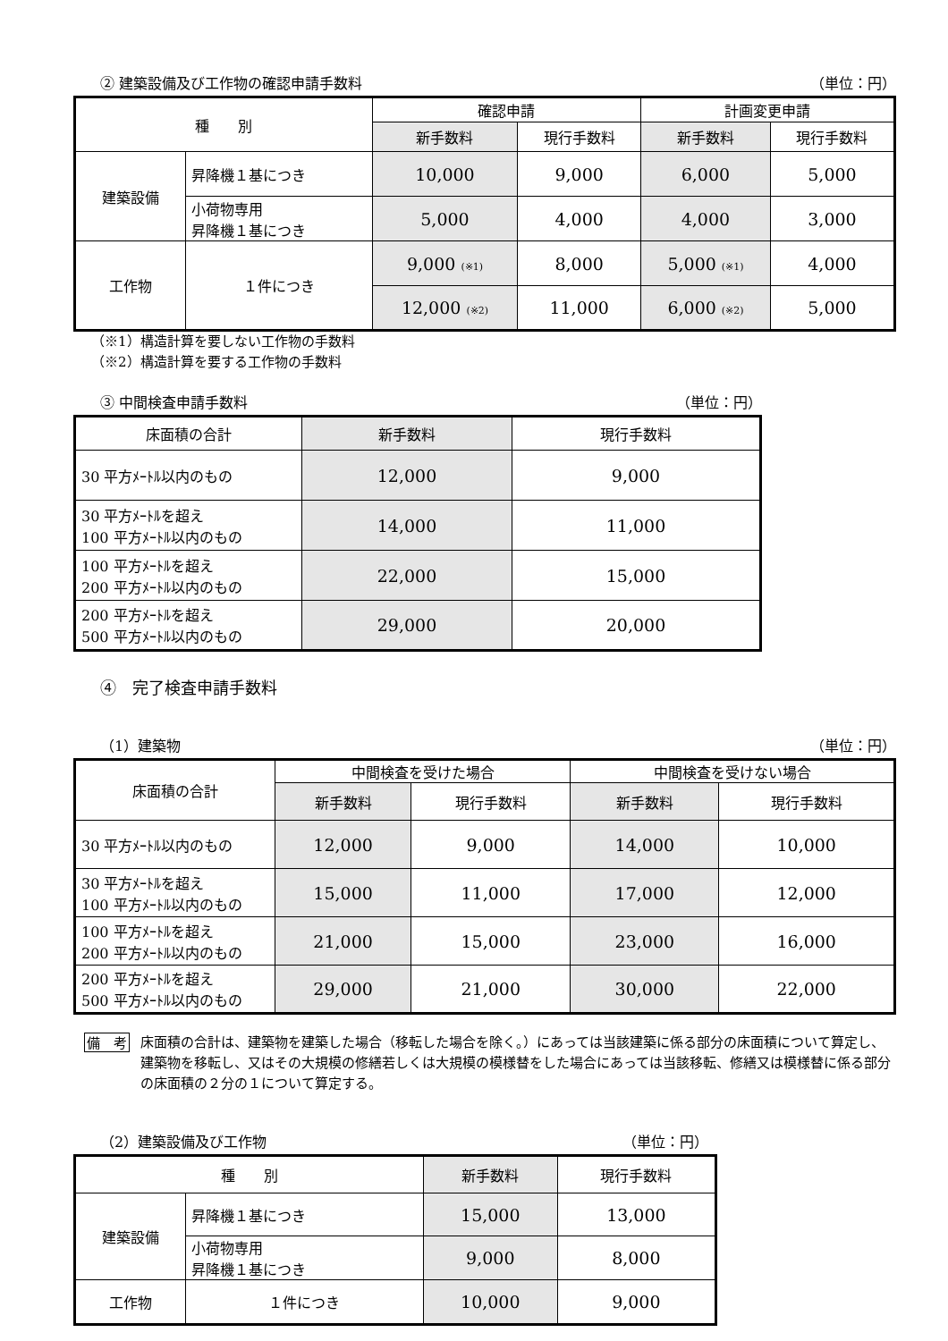② 建築設備及び工作物の確認申請手数料 （単位：円）
| 種 別 | | 確認申請 | | 計画変更申請 | |
| --- | --- | --- | --- | --- | --- |
| | | 新手数料 | 現行手数料 | 新手数料 | 現行手数料 |
| 建築設備 | 昇降機１基につき | 10,000 | 9,000 | 6,000 | 5,000 |
| | 小荷物専用 昇降機１基につき | 5,000 | 4,000 | 4,000 | 3,000 |
| 工作物 | １件につき | 9,000 (※1) | 8,000 | 5,000 (※1) | 4,000 |
| | | 12,000 (※2) | 11,000 | 6,000 (※2) | 5,000 |
（※1）構造計算を要しない工作物の手数料
（※2）構造計算を要する工作物の手数料
③ 中間検査申請手数料 （単位：円）
| 床面積の合計 | 新手数料 | 現行手数料 |
| --- | --- | --- |
| 30 平方ﾒｰﾄﾙ以内のもの | 12,000 | 9,000 |
| 30 平方ﾒｰﾄﾙを超え 100 平方ﾒｰﾄﾙ以内のもの | 14,000 | 11,000 |
| 100 平方ﾒｰﾄﾙを超え 200 平方ﾒｰﾄﾙ以内のもの | 22,000 | 15,000 |
| 200 平方ﾒｰﾄﾙを超え 500 平方ﾒｰﾄﾙ以内のもの | 29,000 | 20,000 |
④　完了検査申請手数料
（1）建築物 （単位：円）
| 床面積の合計 | 中間検査を受けた場合 | | 中間検査を受けない場合 | |
| --- | --- | --- | --- | --- |
| | 新手数料 | 現行手数料 | 新手数料 | 現行手数料 |
| 30 平方ﾒｰﾄﾙ以内のもの | 12,000 | 9,000 | 14,000 | 10,000 |
| 30 平方ﾒｰﾄﾙを超え 100 平方ﾒｰﾄﾙ以内のもの | 15,000 | 11,000 | 17,000 | 12,000 |
| 100 平方ﾒｰﾄﾙを超え 200 平方ﾒｰﾄﾙ以内のもの | 21,000 | 15,000 | 23,000 | 16,000 |
| 200 平方ﾒｰﾄﾙを超え 500 平方ﾒｰﾄﾙ以内のもの | 29,000 | 21,000 | 30,000 | 22,000 |
備　考 床面積の合計は、建築物を建築した場合（移転した場合を除く。）にあっては当該建築に係る部分の床面積について算定し、建築物を移転し、又はその大規模の修繕若しくは大規模の模様替をした場合にあっては当該移転、修繕又は模様替に係る部分の床面積の２分の１について算定する。
（2）建築設備及び工作物 （単位：円）
| 種 別 | | 新手数料 | 現行手数料 |
| --- | --- | --- | --- |
| 建築設備 | 昇降機１基につき | 15,000 | 13,000 |
| | 小荷物専用 昇降機１基につき | 9,000 | 8,000 |
| 工作物 | １件につき | 10,000 | 9,000 |